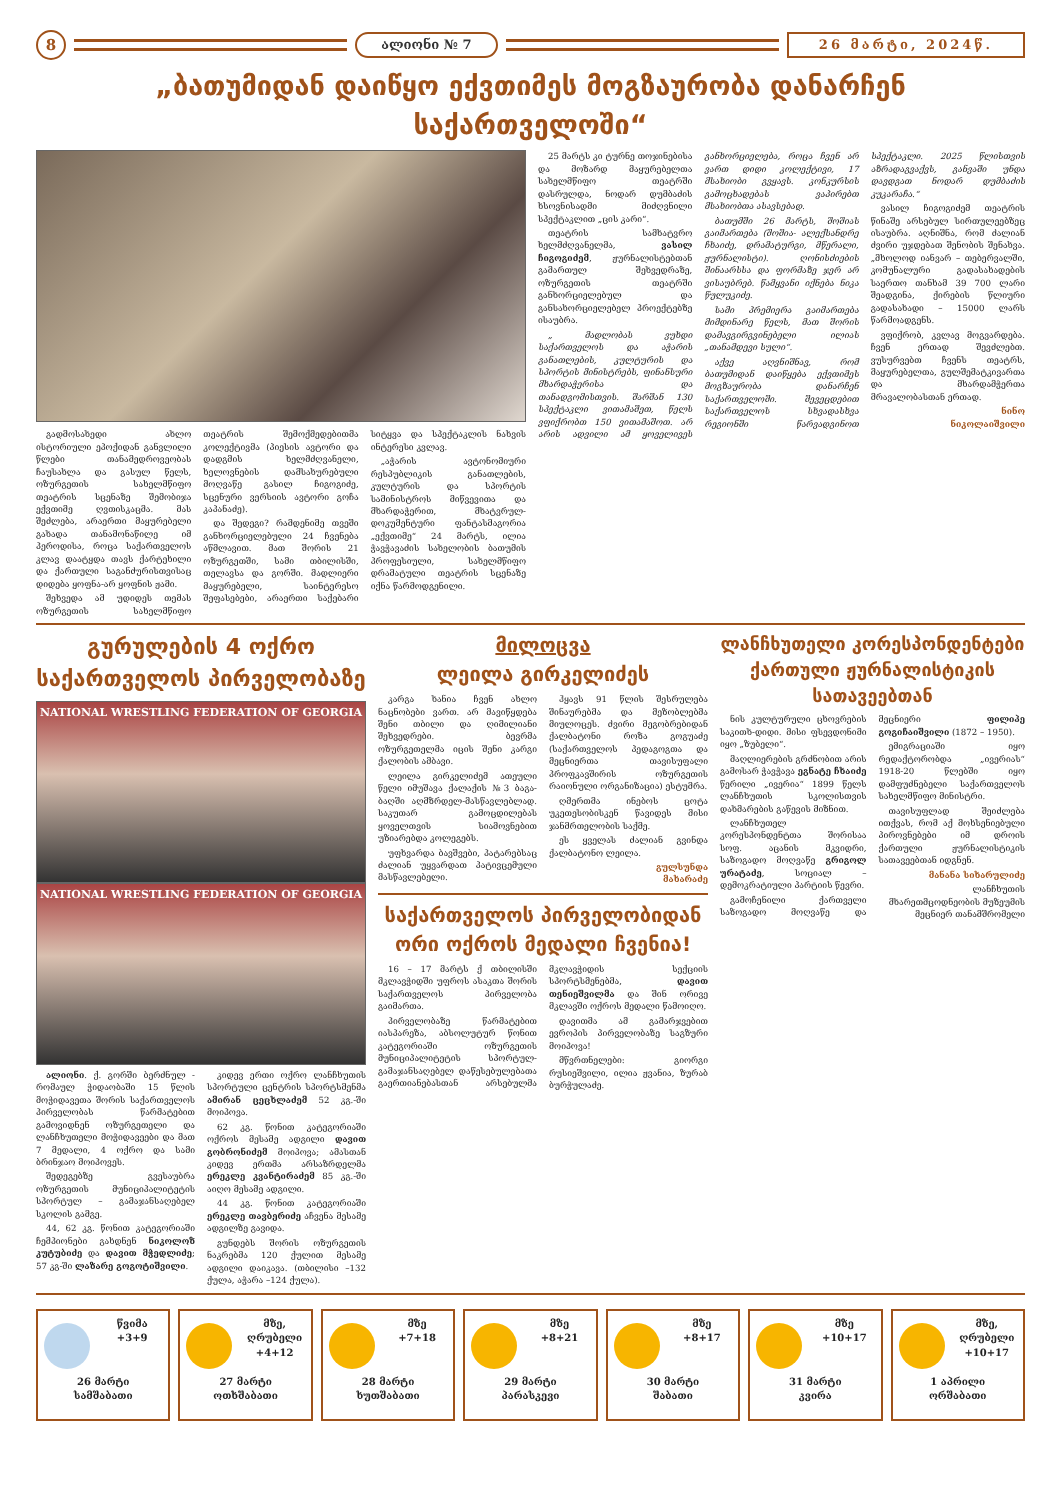8
ალიონი № 7 26 მარტი, 2024წ.
„ბათუმიდან დაიწყო ექვთიმეს მოგზაურობა დანარჩენ საქართველოში“
გადმოსახედი ახლო ისტორიული ეპოქიდან განვლილი წლები თანამედროვეობას ჩაუსახლა და გასულ წელს, ოზურგეთის სახელმწიფო თეატრის სცენაზე შემობიჯა ექვთიმე ღვთისკაცმა. მას შეძლება, არაერთი მაყურებელი გახადა თანამონაწილე იმ პეროდისა, როცა საქართველოს კლავ დაატყდა თავს ქარტეხილი და ქართული საგანძურისთვისაც დიდება ყოფნა-არ ყოფნის ჟამი.
შეხვედა ამ უდიდეს თემას ოზურგეთის სახელმწიფო თეატრის შემოქმედებითმა კოლექტივმა (პიესის ავტორი და დადგმის ხელმძღვანელი, ხელოვნების დამსახურებული მოღვაწე გასილ ჩიგოგიძე, სცენური ვერსიის ავტორი გოჩა კაპანაძე).
და შედეგი? რამდენიმე თვეში განხორციელებული 24 ჩვენება აწმლავით. მათ შორის 21 ოზურგეთში, სამი თბილისში, თელავსა და გორში. მადლიერი მაყურებელი, საინტერესო შეფასებები, არაერთი საქებარი სიტყვა და სპექტაკლის ნახვის ინტერესი კვლავ.
„აჭარის ავტონომიური რესპუბლიკის განათლების, კულტურის და სპორტის სამინისტროს მიწვევითა და მხარდაჭერით, მხატვრულ-დოკუმენტური ფანტასმაგორია „ექვთიმე“ 24 მარტს, ილია ჭავჭავაძის სახელობის ბათუმის პროფესიული, სახელმწიფო დრამატული თეატრის სცენაზე იქნა წარმოდგენილი.
25 მარტს კი ტურნე თოჯინებისა და მოზარდ მაყურებელთა სახელმწიფო თეატრში დასრულდა, ნოდარ დუმბაძის ხსოვნისადმი მიძღვნილი სპექტაკლით „ცის კარი“.
თეატრის სამხატვრო ხელმძღვანელმა, ვასილ ჩიგოგიძემ, ჟურნალისტებთან გამართულ შეხვედრაზე, ოზურგეთის თეატრში განხორციელებულ და განსახორციელებელ პროექტებზე ისაუბრა.
„ მადლობას ვუხდი საქართველოს და აჭარის განათლების, კულტურის და სპორტის მინისტრებს, ფინანსური მხარდაჭერისა და თანადგომისთვის. შარშან 130 სპექტაკლი ვითამაშეთ, წელს ვფიქრობთ 150 ვითამაშოთ. არ არის ადვილი ამ ყოველივეს განხორციელება, როცა ჩვენ არ ვართ დიდი კოლექტივი, 17 მსახიობი გვყავს. კონკურსის გამოცხადებას ვაპირებთ მსახიობთა ასავსებად.
ბათუმში 26 მარტს, შოშიას გაიმართება (შოშია- ალექსანდრე ჩხაიძე, დრამატურგი, მწერალი, ჟურნალისტი). ღონისძიების შინაარსსა და ფორმაზე ჯერ არ ვისაუბრებ. წამყვანი იქნება ნიკა წულუკიძე.
სამი პრემიერა გაიმართება მიმდინარე წელს, მათ შორის დამავგირგვინებელი ილიას „თანამდევი სული“.
აქვე აღვნიშნავ, რომ ბათუმიდან დაიწყება ექვთიმეს მოგზაურობა დანარჩენ საქართველოში. შევეცდებით საქართველოს სხვადასხვა რეგიონში წარვადგინოთ სპექტაკლი. 2025 წლისთვის აზრადაგვაქვს, განვაში უნდა დავდგათ ნოდარ დუმბაძის კუკარაჩა.“
ვასილ ჩიგოგიძემ თეატრის წინაშე არსებულ სირთულეებზეც ისაუბრა. აღნიშნა, რომ ძალიან ძვირი უჯდებათ შენობის შენახვა. „მხოლოდ იანვარ – თებერვალში, კომუნალური გადასახადების საერთო თანხამ 39 700 ლარი შეადგინა, ქირების წლიური გადასახადი – 15000 ლარს წარმოადგენს.
ვფიქრობ, კვლავ მოგვარდება. ჩვენ ერთად შევძლებთ. ვუსურვებთ ჩვენს თეატრს, მაყურებელთა, გულშემატკივართა და მხარდამჭერთა მრავალობასთან ერთად.
ნინო
ნიკოლაიშვილი
გურულების 4 ოქრო საქართველოს პირველობაზე
NATIONAL WRESTLING FEDERATION OF GEORGIA
NATIONAL WRESTLING FEDERATION OF GEORGIA
ალიონი. ქ. გორში ბერძნულ - რომაულ ჭიდაობაში 15 წლის მოჭიდავეთა შორის საქართველოს პირველობას წარმატებით გამოვიდნენ ოზურგეთელი და ლანჩხუთელი მოჭიდავეები და მათ 7 მედალი, 4 ოქრო და სამი ბრინჯაო მოიპოვეს.
შედეგებზე გვესაუბრა ოზურგეთის მუნიციპალიტეტის სპორტულ – გამაჯანსაღებელ სკოლის გამგე.
44, 62 კგ. წონით კატეგორიაში ჩემპიონები გახდნენ ნიკოლოზ კუტუბიძე და დავით მჭედლიძე; 57 კგ-ში ლაზარე გოგოტიშვილი.
კიდევ ერთი ოქრო ლანჩხუთის სპორტული ცენტრის სპორტსმენმა ამირან ცეცხლაძემ 52 კგ.-ში მოიპოვა.
62 კგ. წონით კატეგორიაში ოქროს მესამე ადგილი დავით გობრონიძემ მოიპოვა; ამასთან კიდევ ერთმა არსაზრდელმა ერეკლე კვანტირაძემ 85 კგ.-ში აიღო მესამე ადგილი.
44 კგ. წონით კატეგორიაში ერეკლე თავბერიძე აჩვენა მესამე ადგილზე გავიდა.
გუნდებს შორის ოზურგეთის ნაკრებმა 120 ქულით მესამე ადგილი დაიკავა. (თბილისი –132 ქულა, აჭარა –124 ქულა).
მილოცვა
ლეილა გირკელიძეს
კარგა ხანია ჩვენ ახლო ნაცნობები ვართ. არ მავიწყდება შენი თბილი და ღიმილიანი შეხვედრები. ბევრმა ოზურგეთელმა იცის შენი კარგი ქალობის ამბავი.
ლეილა გირკელიძემ ათეული წელი იმუშავა ქალაქის №3 ბაგა-ბაღში აღმზრდელ-მასწავლებლად. საკუთარ გამოცდილებას ყოველთვის სიამოვნებით უზიარებდა კოლეგებს.
უფხვარდა ბავშვები, პატარებსაც ძალიან უყვარდათ პატივცემული მასწავლებელი.
ჰყავს 91 წლის შესრულება შინაურებმა და მეზობლებმა მიულოცეს. ძვირი მეგობრებიდან ქალბატონი როზა გოგუაძე (საქართველოს პედაგოგთა და მეცნიერთა თავისუფალი პროფკავშირის ოზურგეთის რაიონული ორგანიზაცია) ესტუმრა.
ღმერთმა ინებოს ცოტა უკეთესობისკენ წავიდეს მისი ჯანმრთელობის საქმე.
ეს ყველას ძალიან გვინდა ქალბატონო ლეილა.
გულსუნდა
მახარაძე
საქართველოს პირველობიდან ორი ოქროს მედალი ჩვენია!
16 – 17 მარტს ქ თბილისში მკლავჭიდში უფროს ასაკთა შორის საქართველოს პირველობა გაიმართა.
პირველობაზე წარმატებით იასპარეზა, აბსოლუტურ წონით კატეგორიაში ოზურგეთის მუნიციპალიტეტის სპორტულ-გამაჯანსაღებელ დაწესებულებათა გაერთიანებასთან არსებულმა მკლავჭიდის სექციის სპორტსმენებმა, დავით თენიეშვილმა და შინ ორივე მკლავში ოქროს მედალი წამოიღო.
დავითმა ამ გამარჯვებით ევროპის პირველობაზე საგზური მოიპოვა!
მწვრთნელები: გიორგი რუსიეშვილი, ილია ჟვანია, ზურაბ ბურჭულაძე.
ლანჩხუთელი კორესპონდენტები ქართული ჟურნალისტიკის სათავეებთან
ნის კულტურული ცხოვრების საკითხ-დიდი. მისი ფსევდონიმი იყო „ზუბელი“.
მაღლიერების გრძნობით არის გამოსარ ჭავჭავა ეგნატე ჩხაიძე წერილი „ივერია“ 1899 წელს ლანჩხუთის სკოლისთვის დახმარების გაწევის მიზნით.
ლანჩხუთელ კორესპონდენტთა შორისაა სოფ. აცანის მკვიდრი, საზოგადო მოღვაწე გრიგოლ ურატაძე, სოციალ – დემოკრატიული პარტიის წევრი.
გამოჩენილი ქართველი საზოგადო მოღვაწე და მეცნიერი ფილიპე გოგიჩაიშვილი (1872 – 1950).
ემიგრაციაში იყო რედაქტორობდა „ივერიას“ 1918-20 წლებში იყო დამფუძნებელი საქართველოს სახელმწიფო მინისტრი.
თავისუფლად შეიძლება ითქვას, რომ აქ მოხსენიებული პიროვნებები იმ დროის ქართული ჟურნალისტიკის სათავეებთან იდგნენ.
მანანა სიხარულიძე
ლანჩხუთის მხარეთმცოდნეობის მუზეუმის მეცნიერ თანამშრომელი
წვიმა
+3+9
26 მარტი
სამშაბათი
მზე,
ღრუბელი
+4+12
27 მარტი
ოთხშაბათი
მზე
+7+18
28 მარტი
ხუთშაბათი
მზე
+8+21
29 მარტი
პარასკევი
მზე
+8+17
30 მარტი
შაბათი
მზე
+10+17
31 მარტი
კვირა
მზე,
ღრუბელი
+10+17
1 აპრილი
ორშაბათი